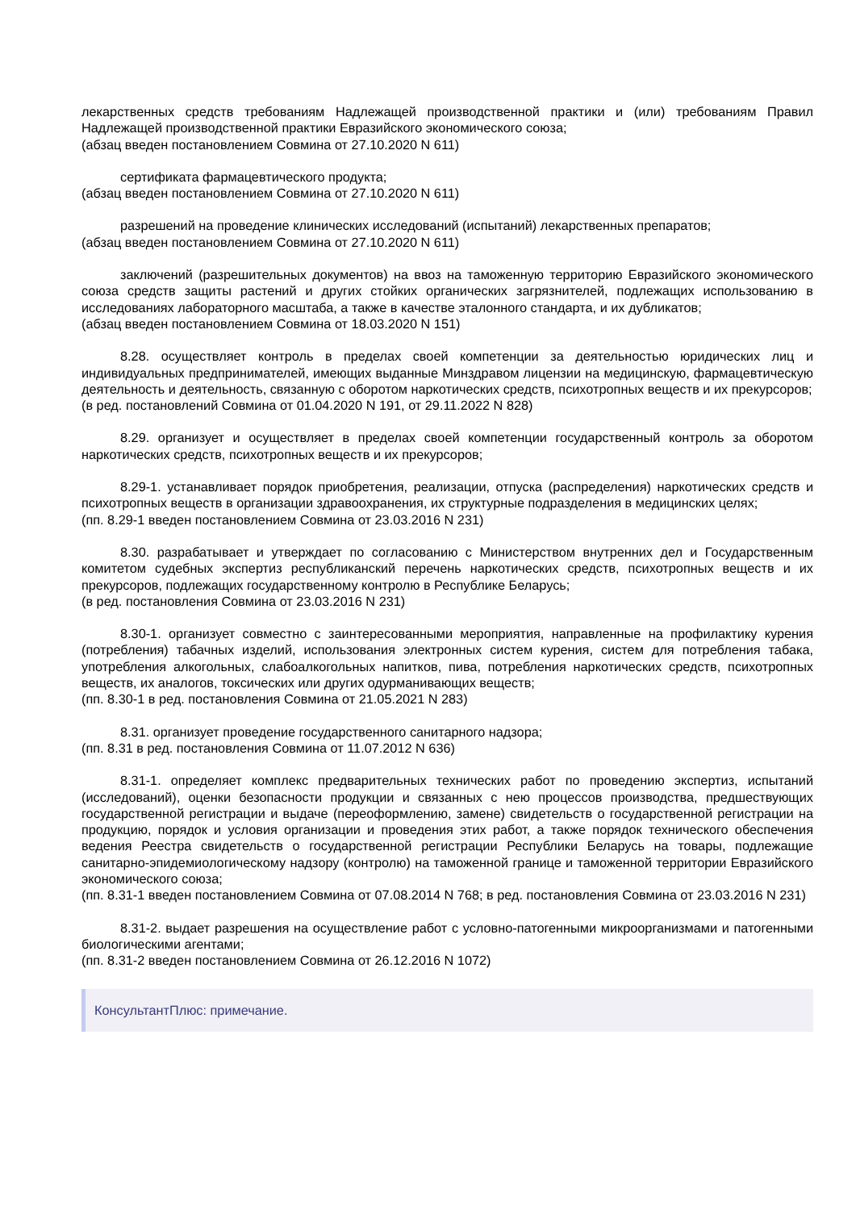лекарственных средств требованиям Надлежащей производственной практики и (или) требованиям Правил Надлежащей производственной практики Евразийского экономического союза;
(абзац введен постановлением Совмина от 27.10.2020 N 611)
сертификата фармацевтического продукта;
(абзац введен постановлением Совмина от 27.10.2020 N 611)
разрешений на проведение клинических исследований (испытаний) лекарственных препаратов;
(абзац введен постановлением Совмина от 27.10.2020 N 611)
заключений (разрешительных документов) на ввоз на таможенную территорию Евразийского экономического союза средств защиты растений и других стойких органических загрязнителей, подлежащих использованию в исследованиях лабораторного масштаба, а также в качестве эталонного стандарта, и их дубликатов;
(абзац введен постановлением Совмина от 18.03.2020 N 151)
8.28. осуществляет контроль в пределах своей компетенции за деятельностью юридических лиц и индивидуальных предпринимателей, имеющих выданные Минздравом лицензии на медицинскую, фармацевтическую деятельность и деятельность, связанную с оборотом наркотических средств, психотропных веществ и их прекурсоров;
(в ред. постановлений Совмина от 01.04.2020 N 191, от 29.11.2022 N 828)
8.29. организует и осуществляет в пределах своей компетенции государственный контроль за оборотом наркотических средств, психотропных веществ и их прекурсоров;
8.29-1. устанавливает порядок приобретения, реализации, отпуска (распределения) наркотических средств и психотропных веществ в организации здравоохранения, их структурные подразделения в медицинских целях;
(пп. 8.29-1 введен постановлением Совмина от 23.03.2016 N 231)
8.30. разрабатывает и утверждает по согласованию с Министерством внутренних дел и Государственным комитетом судебных экспертиз республиканский перечень наркотических средств, психотропных веществ и их прекурсоров, подлежащих государственному контролю в Республике Беларусь;
(в ред. постановления Совмина от 23.03.2016 N 231)
8.30-1. организует совместно с заинтересованными мероприятия, направленные на профилактику курения (потребления) табачных изделий, использования электронных систем курения, систем для потребления табака, употребления алкогольных, слабоалкогольных напитков, пива, потребления наркотических средств, психотропных веществ, их аналогов, токсических или других одурманивающих веществ;
(пп. 8.30-1 в ред. постановления Совмина от 21.05.2021 N 283)
8.31. организует проведение государственного санитарного надзора;
(пп. 8.31 в ред. постановления Совмина от 11.07.2012 N 636)
8.31-1. определяет комплекс предварительных технических работ по проведению экспертиз, испытаний (исследований), оценки безопасности продукции и связанных с нею процессов производства, предшествующих государственной регистрации и выдаче (переоформлению, замене) свидетельств о государственной регистрации на продукцию, порядок и условия организации и проведения этих работ, а также порядок технического обеспечения ведения Реестра свидетельств о государственной регистрации Республики Беларусь на товары, подлежащие санитарно-эпидемиологическому надзору (контролю) на таможенной границе и таможенной территории Евразийского экономического союза;
(пп. 8.31-1 введен постановлением Совмина от 07.08.2014 N 768; в ред. постановления Совмина от 23.03.2016 N 231)
8.31-2. выдает разрешения на осуществление работ с условно-патогенными микроорганизмами и патогенными биологическими агентами;
(пп. 8.31-2 введен постановлением Совмина от 26.12.2016 N 1072)
КонсультантПлюс: примечание.